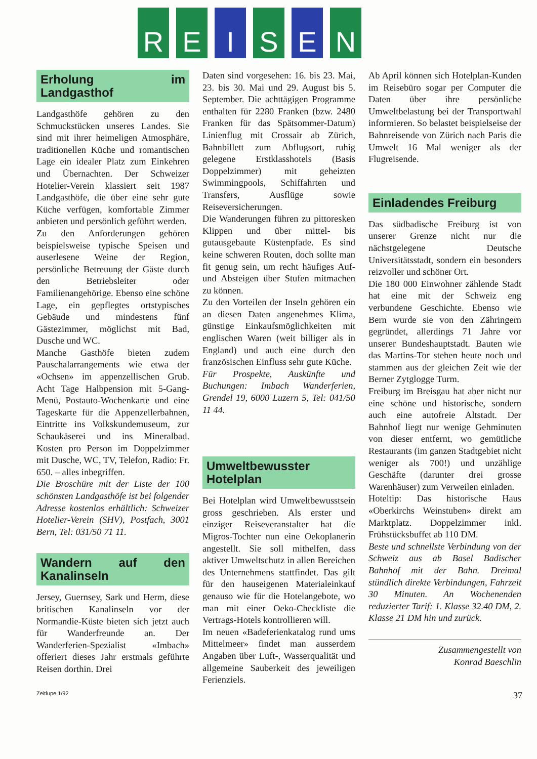R E I S E N
Erholung im Landgasthof
Landgasthöfe gehören zu den Schmuckstücken unseres Landes. Sie sind mit ihrer heimeligen Atmosphäre, traditionellen Küche und romantischen Lage ein idealer Platz zum Einkehren und Übernachten. Der Schweizer Hotelier-Verein klassiert seit 1987 Landgasthöfe, die über eine sehr gute Küche verfügen, komfortable Zimmer anbieten und persönlich geführt werden.
Zu den Anforderungen gehören beispielsweise typische Speisen und auserlesene Weine der Region, persönliche Betreuung der Gäste durch den Betriebsleiter oder Familienangehörige. Ebenso eine schöne Lage, ein gepflegtes ortstypisches Gebäude und mindestens fünf Gästezimmer, möglichst mit Bad, Dusche und WC.
Manche Gasthöfe bieten zudem Pauschalarrangements wie etwa der «Ochsen» im appenzellischen Grub. Acht Tage Halbpension mit 5-Gang-Menü, Postauto-Wochenkarte und eine Tageskarte für die Appenzellerbahnen, Eintritte ins Volkskundemuseum, zur Schaukäserei und ins Mineralbad. Kosten pro Person im Doppelzimmer mit Dusche, WC, TV, Telefon, Radio: Fr. 650. – alles inbegriffen.
Die Broschüre mit der Liste der 100 schönsten Landgasthöfe ist bei folgender Adresse kostenlos erhältlich: Schweizer Hotelier-Verein (SHV), Postfach, 3001 Bern, Tel: 031/50 71 11.
Wandern auf den Kanalinseln
Jersey, Guernsey, Sark und Herm, diese britischen Kanalinseln vor der Normandie-Küste bieten sich jetzt auch für Wanderfreunde an. Der Wanderferien-Spezialist «Imbach» offeriert dieses Jahr erstmals geführte Reisen dorthin. Drei
Daten sind vorgesehen: 16. bis 23. Mai, 23. bis 30. Mai und 29. August bis 5. September. Die achttägigen Programme enthalten für 2280 Franken (bzw. 2480 Franken für das Spätsommer-Datum) Linienflug mit Crossair ab Zürich, Bahnbillett zum Abflugsort, ruhig gelegene Erstklasshotels (Basis Doppelzimmer) mit geheizten Swimmingpools, Schiffahrten und Transfers, Ausflüge sowie Reiseversicherungen.
Die Wanderungen führen zu pittoresken Klippen und über mittel- bis gutausgebaute Küstenpfade. Es sind keine schweren Routen, doch sollte man fit genug sein, um recht häufiges Auf- und Absteigen über Stufen mitmachen zu können.
Zu den Vorteilen der Inseln gehören ein an diesen Daten angenehmes Klima, günstige Einkaufsmöglichkeiten mit englischen Waren (weit billiger als in England) und auch eine durch den französischen Einfluss sehr gute Küche.
Für Prospekte, Auskünfte und Buchungen: Imbach Wanderferien, Grendel 19, 6000 Luzern 5, Tel: 041/50 11 44.
Umweltbewusster Hotelplan
Bei Hotelplan wird Umweltbewusstsein gross geschrieben. Als erster und einziger Reiseveranstalter hat die Migros-Tochter nun eine Oekoplanerin angestellt. Sie soll mithelfen, dass aktiver Umweltschutz in allen Bereichen des Unternehmens stattfindet. Das gilt für den hauseigenen Materialeinkauf genauso wie für die Hotelangebote, wo man mit einer Oeko-Checkliste die Vertrags-Hotels kontrollieren will.
Im neuen «Badeferienkatalog rund ums Mittelmeer» findet man ausserdem Angaben über Luft-, Wasserqualität und allgemeine Sauberkeit des jeweiligen Ferienziels.
Ab April können sich Hotelplan-Kunden im Reisebüro sogar per Computer die Daten über ihre persönliche Umweltbelastung bei der Transportwahl informieren. So belastet beispielseise der Bahnreisende von Zürich nach Paris die Umwelt 16 Mal weniger als der Flugreisende.
Einladendes Freiburg
Das südbadische Freiburg ist von unserer Grenze nicht nur die nächstgelegene Deutsche Universitätsstadt, sondern ein besonders reizvoller und schöner Ort.
Die 180 000 Einwohner zählende Stadt hat eine mit der Schweiz eng verbundene Geschichte. Ebenso wie Bern wurde sie von den Zähringern gegründet, allerdings 71 Jahre vor unserer Bundeshauptstadt. Bauten wie das Martins-Tor stehen heute noch und stammen aus der gleichen Zeit wie der Berner Zytglogge Turm.
Freiburg im Breisgau hat aber nicht nur eine schöne und historische, sondern auch eine autofreie Altstadt. Der Bahnhof liegt nur wenige Gehminuten von dieser entfernt, wo gemütliche Restaurants (im ganzen Stadtgebiet nicht weniger als 700!) und unzählige Geschäfte (darunter drei grosse Warenhäuser) zum Verweilen einladen.
Hoteltip: Das historische Haus «Oberkirchs Weinstuben» direkt am Marktplatz. Doppelzimmer inkl. Frühstücksbuffet ab 110 DM.
Beste und schnellste Verbindung von der Schweiz aus ab Basel Badischer Bahnhof mit der Bahn. Dreimal stündlich direkte Verbindungen, Fahrzeit 30 Minuten. An Wochenenden reduzierter Tarif: 1. Klasse 32.40 DM, 2. Klasse 21 DM hin und zurück.
Zusammengestellt von
Konrad Baeschlin
Zeitlupe 1/92 37